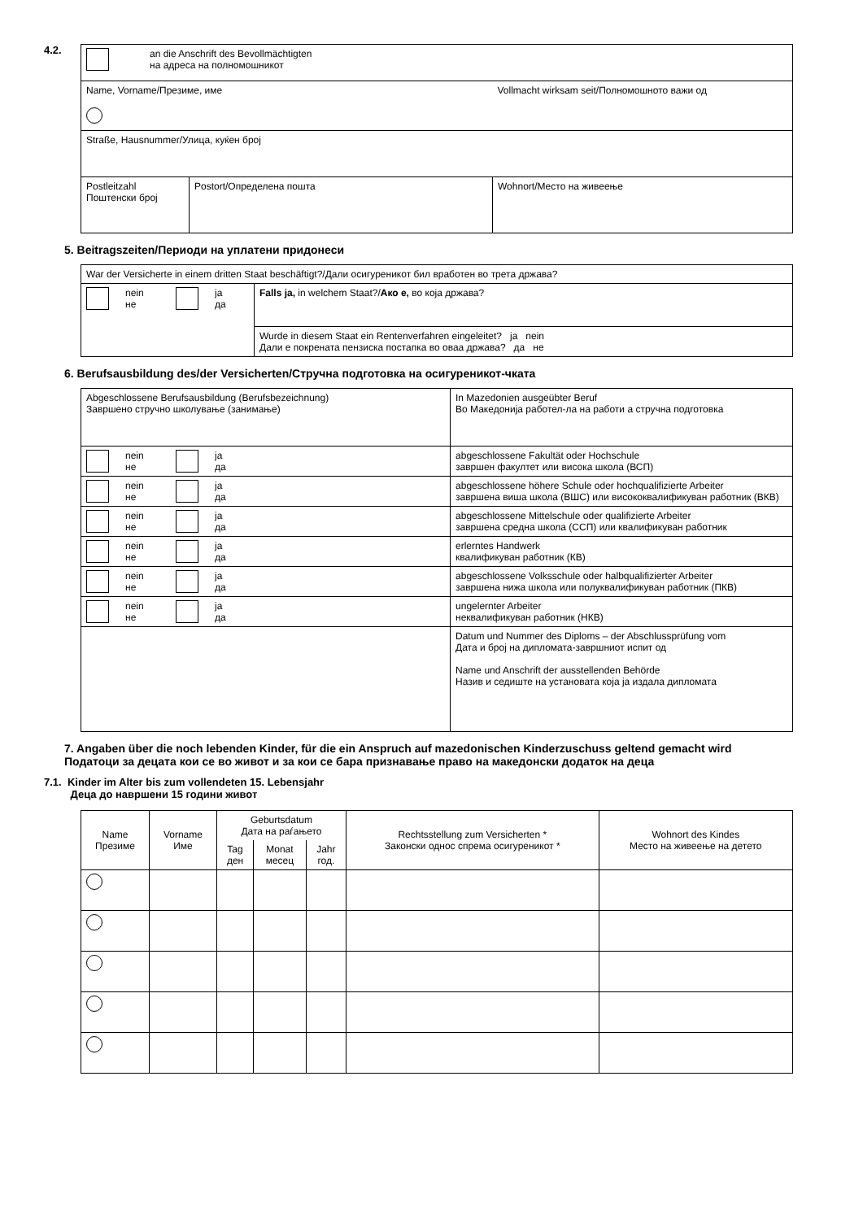4.2.
| an die Anschrift des Bevollmächtigten на адреса на полномошникот | | |
| Name, Vorname/Презиме, име | | Vollmacht wirksam seit/Полномошното важи од |
| Straße, Hausnummer/Улица, куќен број | | |
| Postleitzahl Поштенски број | Postort/Определена пошта | Wohnort/Место на живеење |
5. Beitragszeiten/Периоди на уплатени придонеси
| War der Versicherte in einem dritten Staat beschäftigt?/Дали осигуреникот бил вработен во трета држава? | |
| nein не ja да | Falls ja, in welchem Staat?/ Ако е, во која држава? |
| | Wurde in diesem Staat ein Rentenverfahren eingeleitet? ja nein Дали е покрената пензиска постапка во оваа држава? да не |
6. Berufsausbildung des/der Versicherten/Стручна подготовка на осигуреникот-чката
| Abgeschlossene Berufsausbildung (Berufsbezeichnung) Завршено стручно школување (занимање) | In Mazedonien ausgeübter Beruf Во Македонија работел-ла на работи а стручна подготовка |
| nein не ja да | abgeschlossene Fakultät oder Hochschule завршен факултет или висока школа (ВСП) |
| nein не ja да | abgeschlossene höhere Schule oder hochqualifizierte Arbeiter завршена виша школа (ВШС) или висококвалификуван работник (ВКВ) |
| nein не ja да | abgeschlossene Mittelschule oder qualifizierte Arbeiter завршена средна школа (ССП) или квалификуван работник |
| nein не ja да | erlerntes Handwerk квалификуван работник (КВ) |
| nein не ja да | abgeschlossene Volksschule oder halbqualifizierter Arbeiter завршена нижа школа или полуквалификуван работник (ПКВ) |
| nein не ja да | ungelernter Arbeiter неквалификуван работник (НКВ) |
| | Datum und Nummer des Diploms – der Abschlussprüfung vom Дата и број на дипломата-завршниот испит од Name und Anschrift der ausstellenden Behörde Назив и седиште на установата која ја издала дипломата |
7. Angaben über die noch lebenden Kinder, für die ein Anspruch auf mazedonischen Kinderzuschuss geltend gemacht wird
Податоци за децата кои се во живот и за кои се бара признавање право на македонски додаток на деца
7.1. Kinder im Alter bis zum vollendeten 15. Lebensjahr
Деца до навршени 15 години живот
| Name Презиме | Vorname Име | Geburtsdatum Дата на раѓањето | | | Rechtsstellung zum Versicherten * Законски однос спрема осигуреникот * | Wohnort des Kindes Место на живеење на детето |
| --- | --- | --- | --- | --- | --- | --- |
| | | Tag ден | Monat месец | Jahr год. | | |